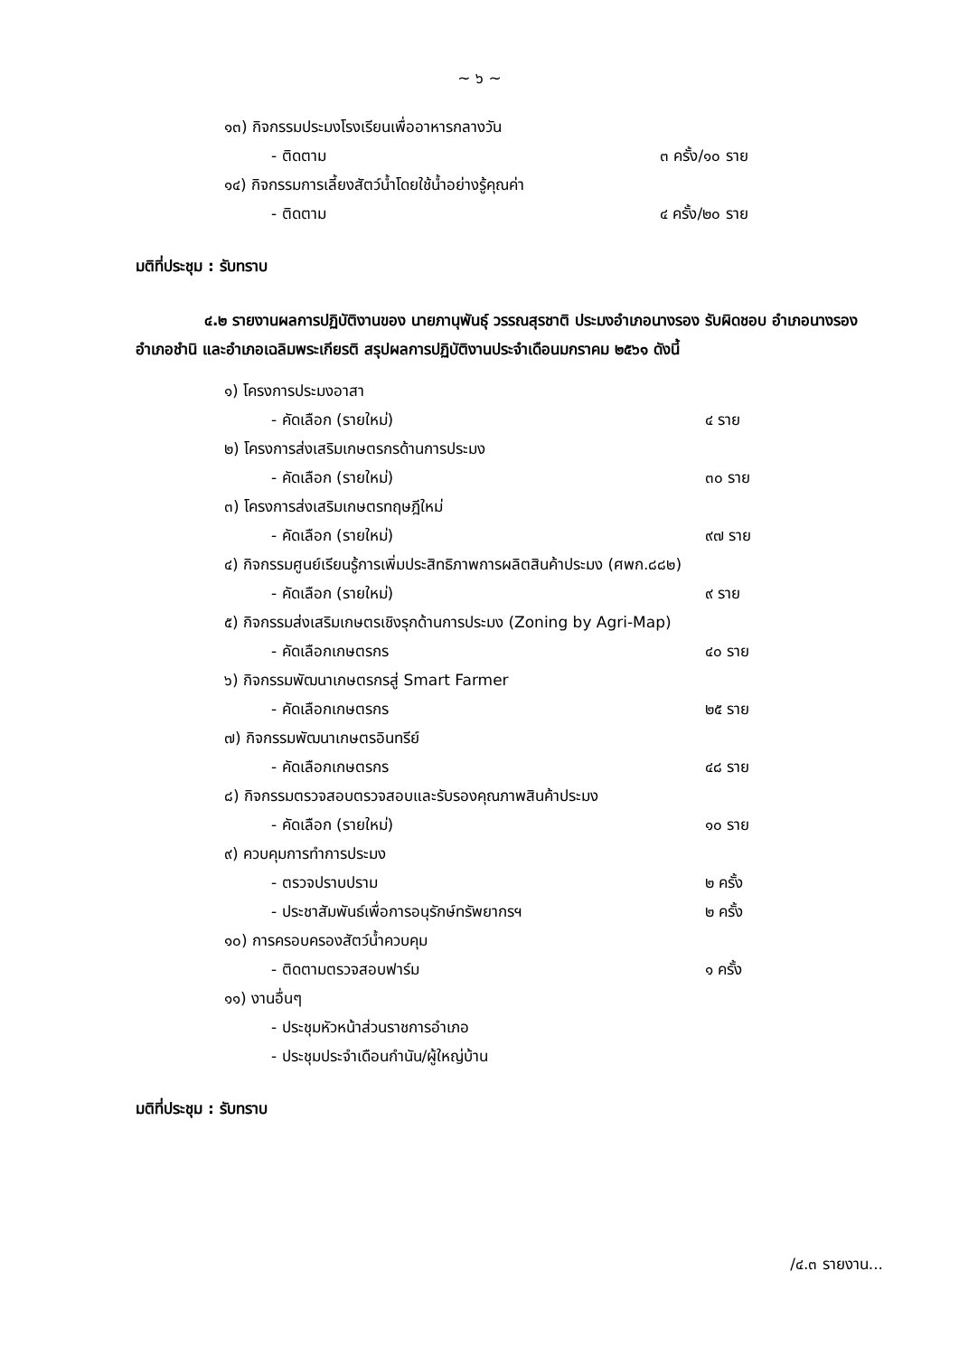~ ๖ ~
๑๓) กิจกรรมประมงโรงเรียนเพื่ออาหารกลางวัน
- ติดตาม ๓ ครั้ง/๑๐ ราย
๑๔) กิจกรรมการเลี้ยงสัตว์น้ำโดยใช้น้ำอย่างรู้คุณค่า
- ติดตาม ๔ ครั้ง/๒๐ ราย
มติที่ประชุม : รับทราบ
๔.๒ รายงานผลการปฏิบัติงานของ นายภานุพันธุ์ วรรณสุรชาติ ประมงอำเภอนางรอง รับผิดชอบ อำเภอนางรอง อำเภอชำนิ และอำเภอเฉลิมพระเกียรติ สรุปผลการปฏิบัติงานประจำเดือนมกราคม ๒๕๖๑ ดังนี้
๑) โครงการประมงอาสา
- คัดเลือก (รายใหม่) ๔ ราย
๒) โครงการส่งเสริมเกษตรกรด้านการประมง
- คัดเลือก (รายใหม่) ๓๐ ราย
๓) โครงการส่งเสริมเกษตรทฤษฎีใหม่
- คัดเลือก (รายใหม่) ๙๗ ราย
๔) กิจกรรมศูนย์เรียนรู้การเพิ่มประสิทธิภาพการผลิตสินค้าประมง (ศพก.๘๘๒)
- คัดเลือก (รายใหม่) ๙ ราย
๕) กิจกรรมส่งเสริมเกษตรเชิงรุกด้านการประมง (Zoning by Agri-Map)
- คัดเลือกเกษตรกร ๔๐ ราย
๖) กิจกรรมพัฒนาเกษตรกรสู่ Smart Farmer
- คัดเลือกเกษตรกร ๒๕ ราย
๗) กิจกรรมพัฒนาเกษตรอินทรีย์
- คัดเลือกเกษตรกร ๔๘ ราย
๘) กิจกรรมตรวจสอบตรวจสอบและรับรองคุณภาพสินค้าประมง
- คัดเลือก (รายใหม่) ๑๐ ราย
๙) ควบคุมการทำการประมง
- ตรวจปราบปราม ๒ ครั้ง
- ประชาสัมพันธ์เพื่อการอนุรักษ์ทรัพยากรฯ ๒ ครั้ง
๑๐) การครอบครองสัตว์น้ำควบคุม
- ติดตามตรวจสอบฟาร์ม ๑ ครั้ง
๑๑) งานอื่นๆ
- ประชุมหัวหน้าส่วนราชการอำเภอ
- ประชุมประจำเดือนกำนัน/ผู้ใหญ่บ้าน
มติที่ประชุม : รับทราบ
/๔.๓ รายงาน...